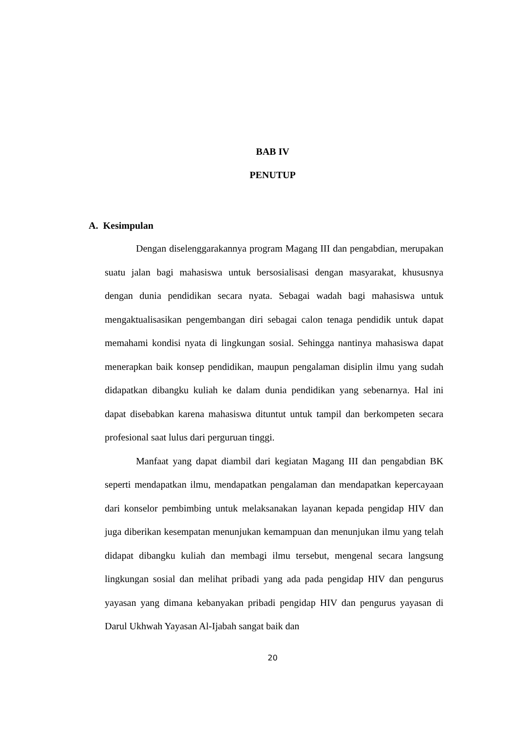BAB IV
PENUTUP
A. Kesimpulan
Dengan diselenggarakannya program Magang III dan pengabdian, merupakan suatu jalan bagi mahasiswa untuk bersosialisasi dengan masyarakat, khususnya dengan dunia pendidikan secara nyata. Sebagai wadah bagi mahasiswa untuk mengaktualisasikan pengembangan diri sebagai calon tenaga pendidik untuk dapat memahami kondisi nyata di lingkungan sosial. Sehingga nantinya mahasiswa dapat menerapkan baik konsep pendidikan, maupun pengalaman disiplin ilmu yang sudah didapatkan dibangku kuliah ke dalam dunia pendidikan yang sebenarnya. Hal ini dapat disebabkan karena mahasiswa dituntut untuk tampil dan berkompeten secara profesional saat lulus dari perguruan tinggi.
Manfaat yang dapat diambil dari kegiatan Magang III dan pengabdian BK seperti mendapatkan ilmu, mendapatkan pengalaman dan mendapatkan kepercayaan dari konselor pembimbing untuk melaksanakan layanan kepada pengidap HIV dan juga diberikan kesempatan menunjukan kemampuan dan menunjukan ilmu yang telah didapat dibangku kuliah dan membagi ilmu tersebut, mengenal secara langsung lingkungan sosial dan melihat pribadi yang ada pada pengidap HIV dan pengurus yayasan yang dimana kebanyakan pribadi pengidap HIV dan pengurus yayasan di Darul Ukhwah Yayasan Al-Ijabah sangat baik dan
20